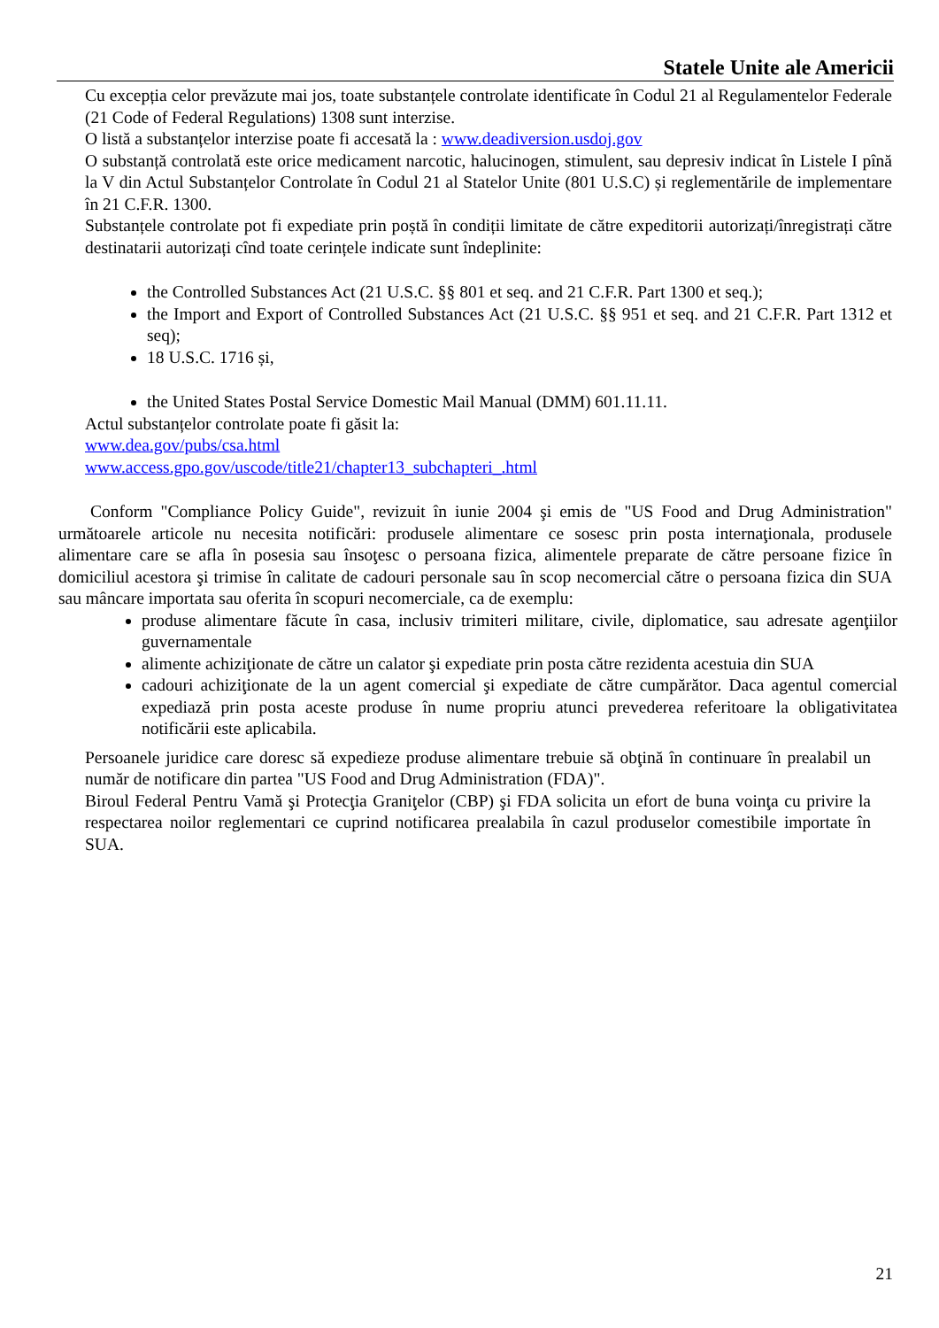Statele Unite ale Americii
Cu excepția celor prevăzute mai jos, toate substanțele controlate identificate în Codul 21 al Regulamentelor Federale (21 Code of Federal Regulations) 1308 sunt interzise.
O listă a substanțelor interzise poate fi accesată la : www.deadiversion.usdoj.gov
O substanță controlată este orice medicament narcotic, halucinogen, stimulent, sau depresiv indicat în Listele I pînă la V din Actul Substanțelor Controlate în Codul 21 al Statelor Unite (801 U.S.C) și reglementările de implementare în 21 C.F.R. 1300.
Substanțele controlate pot fi expediate prin poștă în condiții limitate de către expeditorii autorizați/înregistrați către destinatarii autorizați cînd toate cerințele indicate sunt îndeplinite:
the Controlled Substances Act (21 U.S.C. §§ 801 et seq. and 21 C.F.R. Part 1300 et seq.);
the Import and Export of Controlled Substances Act (21 U.S.C. §§ 951 et seq. and 21 C.F.R. Part 1312 et seq);
18 U.S.C. 1716 și,
the United States Postal Service Domestic Mail Manual (DMM) 601.11.11.
Actul substanțelor controlate poate fi găsit la:
www.dea.gov/pubs/csa.html
www.access.gpo.gov/uscode/title21/chapter13_subchapteri_.html
Conform "Compliance Policy Guide", revizuit în iunie 2004 şi emis de "US Food and Drug Administration" următoarele articole nu necesita notificări: produsele alimentare ce sosesc prin posta internaţionala, produsele alimentare care se afla în posesia sau însoţesc o persoana fizica, alimentele preparate de către persoane fizice în domiciliul acestora şi trimise în calitate de cadouri personale sau în scop necomercial către o persoana fizica din SUA sau mâncare importata sau oferita în scopuri necomerciale, ca de exemplu:
produse alimentare făcute în casa, inclusiv trimiteri militare, civile, diplomatice, sau adresate agenţiilor guvernamentale
alimente achiziţionate de către un calator şi expediate prin posta către rezidenta acestuia din SUA
cadouri achiziţionate de la un agent comercial şi expediate de către cumpărător. Daca agentul comercial expediază prin posta aceste produse în nume propriu atunci prevederea referitoare la obligativitatea notificării este aplicabila.
Persoanele juridice care doresc să expedieze produse alimentare trebuie să obţină în continuare în prealabil un număr de notificare din partea "US Food and Drug Administration (FDA)".
Biroul Federal Pentru Vamă şi Protecţia Graniţelor (CBP) şi FDA solicita un efort de buna voinţa cu privire la respectarea noilor reglementari ce cuprind notificarea prealabila în cazul produselor comestibile importate în SUA.
21